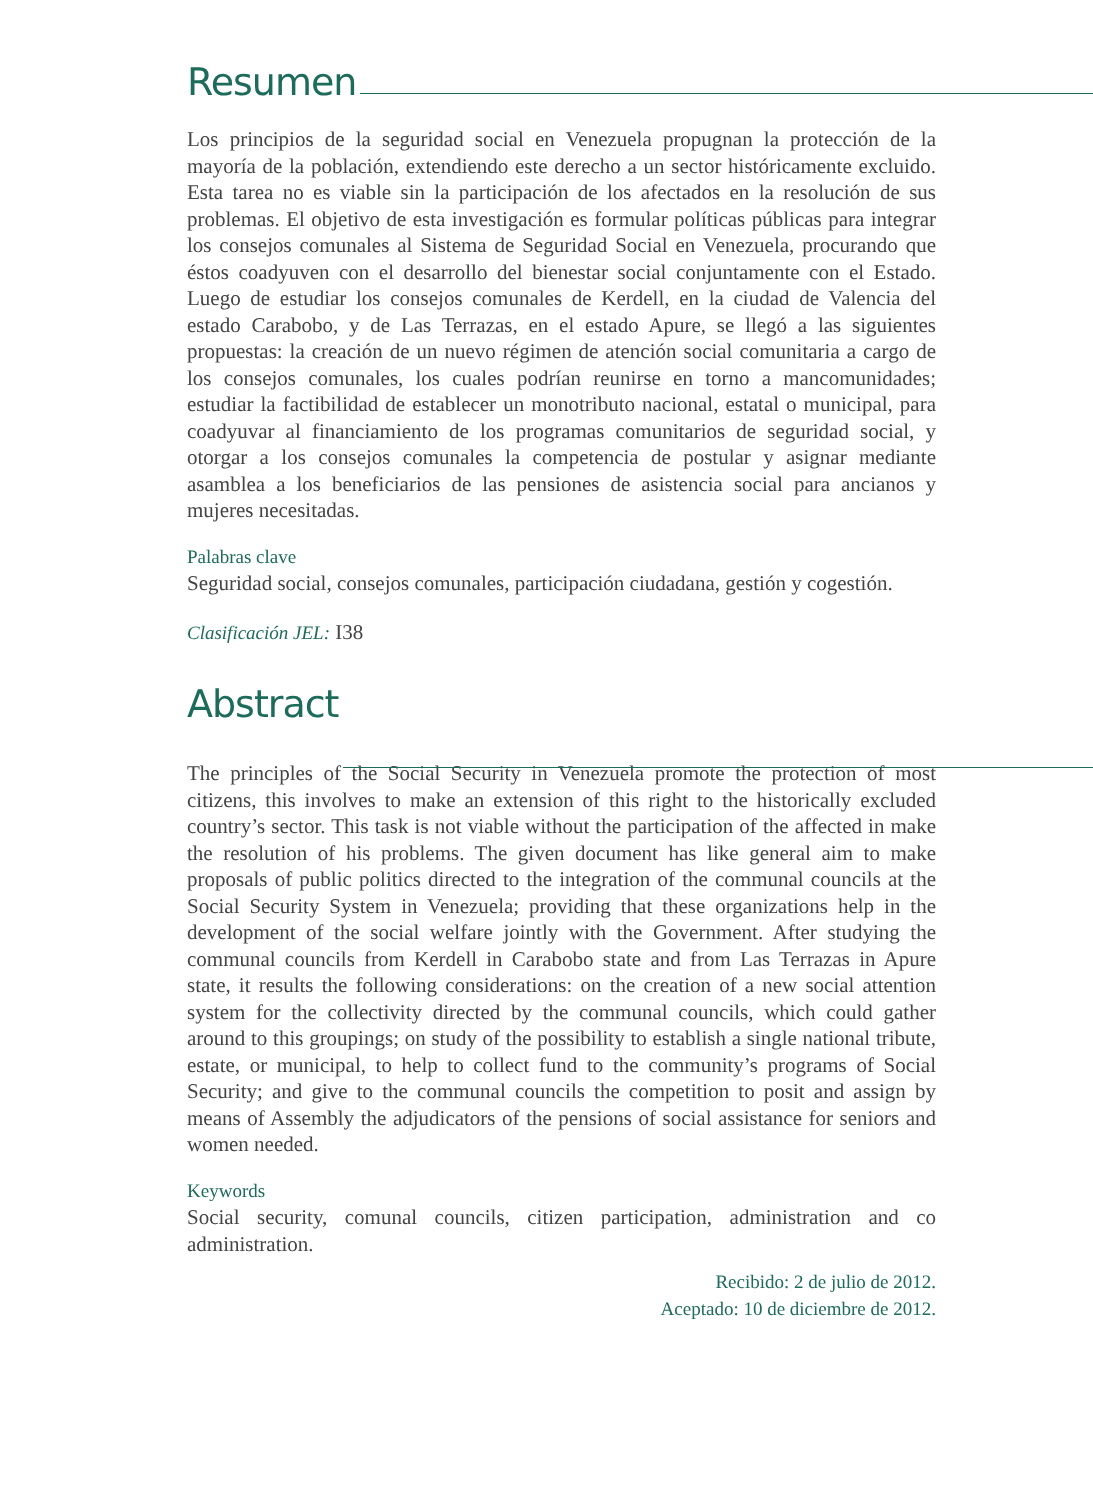Resumen
Los principios de la seguridad social en Venezuela propugnan la protección de la mayoría de la población, extendiendo este derecho a un sector históricamente excluido. Esta tarea no es viable sin la participación de los afectados en la resolución de sus problemas. El objetivo de esta investigación es formular políticas públicas para integrar los consejos comunales al Sistema de Seguridad Social en Venezuela, procurando que éstos coadyuven con el desarrollo del bienestar social conjuntamente con el Estado. Luego de estudiar los consejos comunales de Kerdell, en la ciudad de Valencia del estado Carabobo, y de Las Terrazas, en el estado Apure, se llegó a las siguientes propuestas: la creación de un nuevo régimen de atención social comunitaria a cargo de los consejos comunales, los cuales podrían reunirse en torno a mancomunidades; estudiar la factibilidad de establecer un monotributo nacional, estatal o municipal, para coadyuvar al financiamiento de los programas comunitarios de seguridad social, y otorgar a los consejos comunales la competencia de postular y asignar mediante asamblea a los beneficiarios de las pensiones de asistencia social para ancianos y mujeres necesitadas.
Palabras clave
Seguridad social, consejos comunales, participación ciudadana, gestión y cogestión.
Clasificación JEL: I38
Abstract
The principles of the Social Security in Venezuela promote the protection of most citizens, this involves to make an extension of this right to the historically excluded country’s sector. This task is not viable without the participation of the affected in make the resolution of his problems. The given document has like general aim to make proposals of public politics directed to the integration of the communal councils at the Social Security System in Venezuela; providing that these organizations help in the development of the social welfare jointly with the Government. After studying the communal councils from Kerdell in Carabobo state and from Las Terrazas in Apure state, it results the following considerations: on the creation of a new social attention system for the collectivity directed by the communal councils, which could gather around to this groupings; on study of the possibility to establish a single national tribute, estate, or municipal, to help to collect fund to the community’s programs of Social Security; and give to the communal councils the competition to posit and assign by means of Assembly the adjudicators of the pensions of social assistance for seniors and women needed.
Keywords
Social security, comunal councils, citizen participation, administration and co administration.
Recibido: 2 de julio de 2012.
Aceptado: 10 de diciembre de 2012.